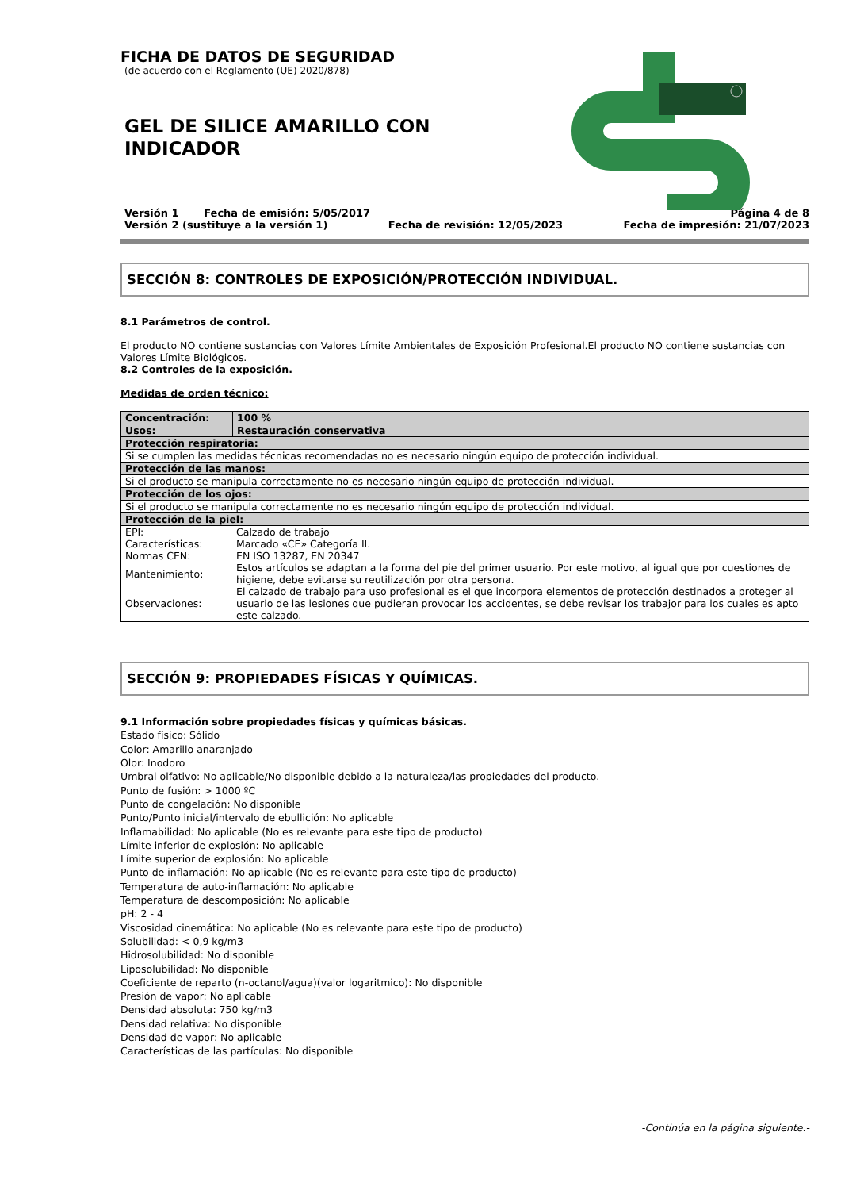FICHA DE DATOS DE SEGURIDAD
(de acuerdo con el Reglamento (UE) 2020/878)
GEL DE SILICE AMARILLO CON
INDICADOR
Versión 1 Fecha de emisión: 5/05/2017 Página 4 de 8
Versión 2 (sustituye a la versión 1) Fecha de revisión: 12/05/2023 Fecha de impresión: 21/07/2023
SECCIÓN 8: CONTROLES DE EXPOSICIÓN/PROTECCIÓN INDIVIDUAL.
8.1 Parámetros de control.
El producto NO contiene sustancias con Valores Límite Ambientales de Exposición Profesional.El producto NO contiene sustancias con Valores Límite Biológicos.
8.2 Controles de la exposición.
Medidas de orden técnico:
| Concentración: | 100 % |
| Usos: | Restauración conservativa |
| Protección respiratoria: | |
| Si se cumplen las medidas técnicas recomendadas no es necesario ningún equipo de protección individual. | |
| Protección de las manos: | |
| Si el producto se manipula correctamente no es necesario ningún equipo de protección individual. | |
| Protección de los ojos: | |
| Si el producto se manipula correctamente no es necesario ningún equipo de protección individual. | |
| Protección de la piel: | |
| / EPI: / Calzado de trabajo / / Características: / Marcado «CE» Categoría II. / / Normas CEN: / EN ISO 13287, EN 20347 / / Mantenimiento: / Estos artículos se adaptan a la forma del pie del primer usuario. Por este motivo, al igual que por cuestiones de higiene, debe evitarse su reutilización por otra persona. / / Observaciones: / El calzado de trabajo para uso profesional es el que incorpora elementos de protección destinados a proteger al usuario de las lesiones que pudieran provocar los accidentes, se debe revisar los trabajor para los cuales es apto este calzado. / | |
SECCIÓN 9: PROPIEDADES FÍSICAS Y QUÍMICAS.
9.1 Información sobre propiedades físicas y químicas básicas.
Estado físico: Sólido
Color: Amarillo anaranjado
Olor: Inodoro
Umbral olfativo: No aplicable/No disponible debido a la naturaleza/las propiedades del producto.
Punto de fusión: > 1000 ºC
Punto de congelación: No disponible
Punto/Punto inicial/intervalo de ebullición: No aplicable
Inflamabilidad: No aplicable (No es relevante para este tipo de producto)
Límite inferior de explosión: No aplicable
Límite superior de explosión: No aplicable
Punto de inflamación: No aplicable (No es relevante para este tipo de producto)
Temperatura de auto-inflamación: No aplicable
Temperatura de descomposición: No aplicable
pH: 2 - 4
Viscosidad cinemática: No aplicable (No es relevante para este tipo de producto)
Solubilidad: < 0,9 kg/m3
Hidrosolubilidad: No disponible
Liposolubilidad: No disponible
Coeficiente de reparto (n-octanol/agua)(valor logaritmico): No disponible
Presión de vapor: No aplicable
Densidad absoluta: 750 kg/m3
Densidad relativa: No disponible
Densidad de vapor: No aplicable
Características de las partículas: No disponible
-Continúa en la página siguiente.-